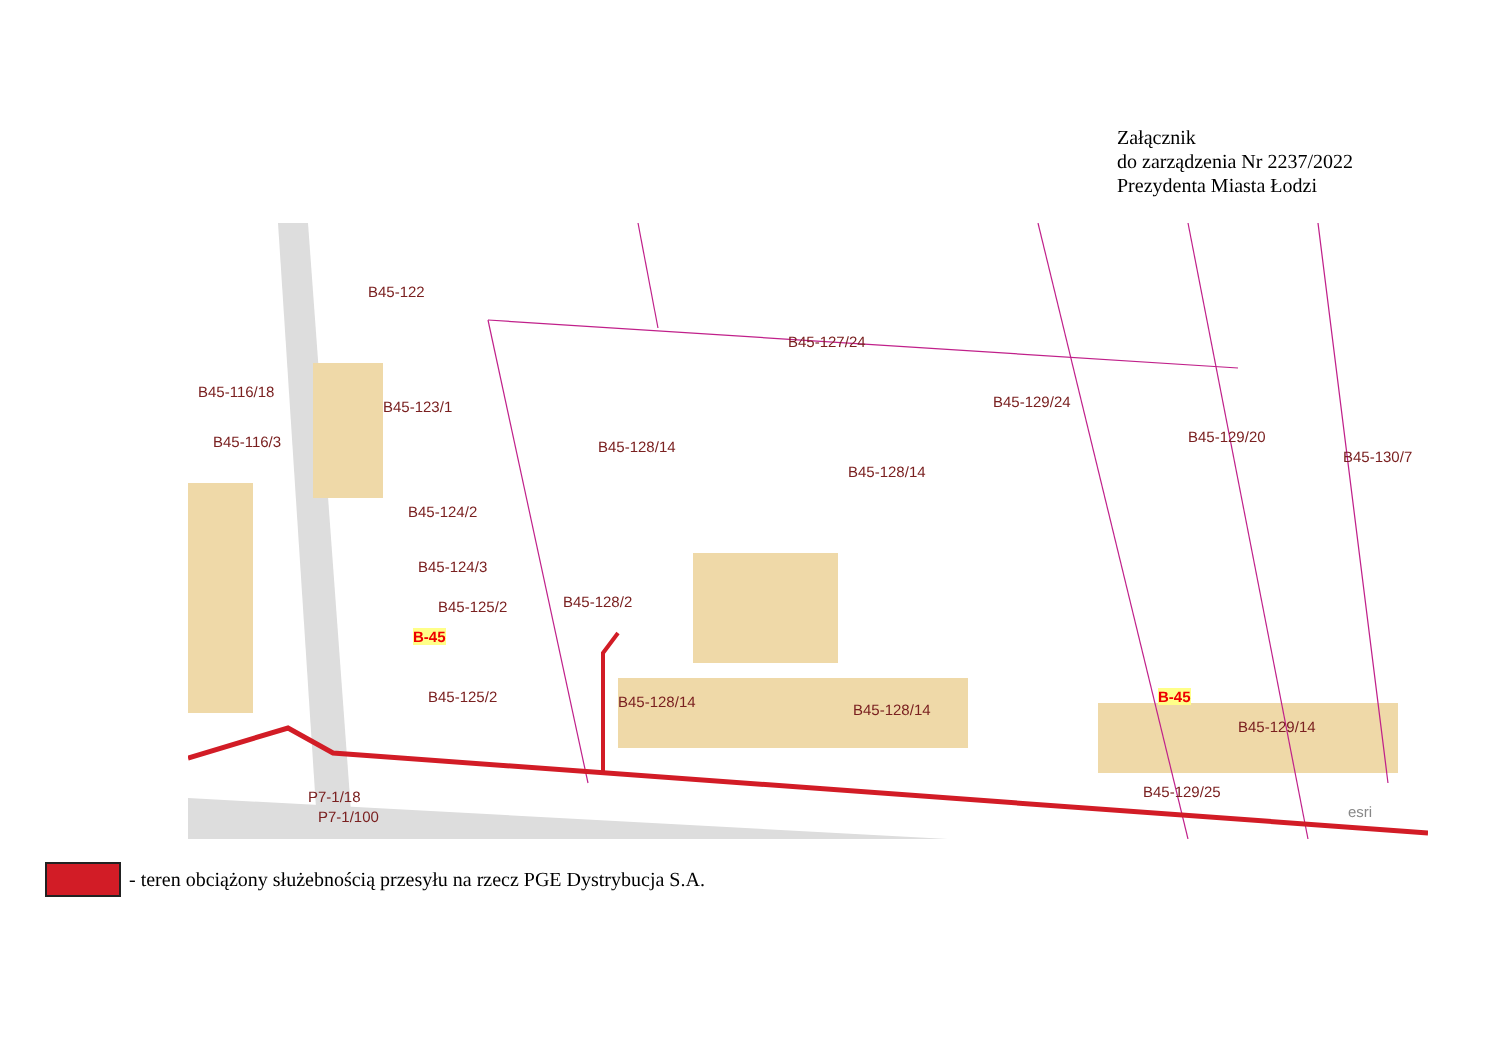Załącznik
do zarządzenia Nr 2237/2022
Prezydenta Miasta Łodzi
B45-122
B45-123/1
B45-128/14
B45-127/24
B45-128/14
B45-129/24
B45-129/20
B45-130/7
B45-124/2
B45-124/3
B45-125/2 B45-128/2
B-45
B45-125/2 B45-128/14 B45-128/14
B45-116/18
B45-116/3
P7-1/18
P7-1/100
B-45
B45-129/14
B45-129/25
esri
- teren obciążony służebnością przesyłu na rzecz PGE Dystrybucja S.A.